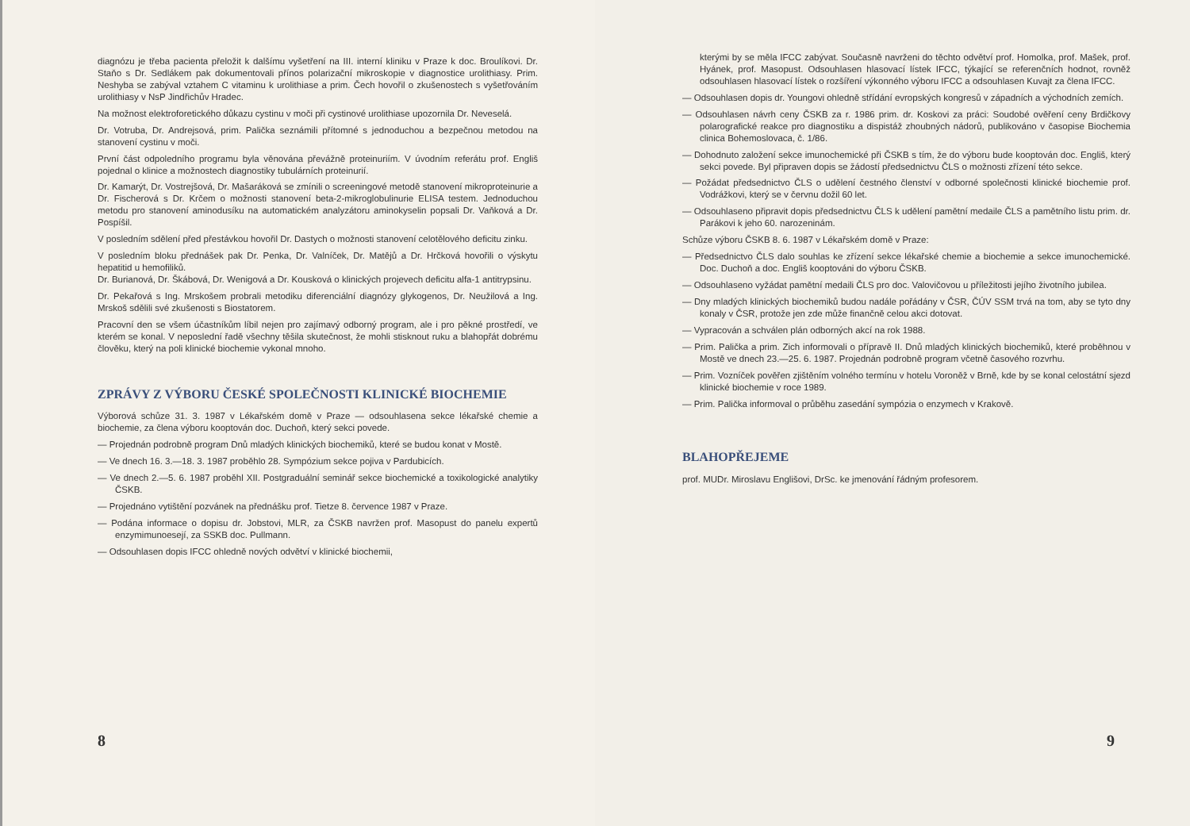diagnózu je třeba pacienta přeložit k dalšímu vyšetření na III. interní kliniku v Praze k doc. Broulíkovi. Dr. Staňo s Dr. Sedlákem pak dokumentovali přínos polarizační mikroskopie v diagnostice urolithiasy. Prim. Neshyba se zabýval vztahem C vitaminu k urolithiase a prim. Čech hovořil o zkušenostech s vyšetřováním urolithiasy v NsP Jindřichův Hradec.
Na možnost elektroforetického důkazu cystinu v moči při cystinové urolithiase upozornila Dr. Neveselá.
Dr. Votruba, Dr. Andrejsová, prim. Palička seznámili přítomné s jednoduchou a bezpečnou metodou na stanovení cystinu v moči.
První část odpoledního programu byla věnována převážně proteinuriím. V úvodním referátu prof. Engliš pojednal o klinice a možnostech diagnostiky tubulárních proteinurií.
Dr. Kamarýt, Dr. Vostrejšová, Dr. Mašaráková se zmínili o screeningové metodě stanovení mikroproteinurie a Dr. Fischerová s Dr. Krčem o možnosti stanovení beta-2-mikroglobulinurie ELISA testem. Jednoduchou metodu pro stanovení aminodusíku na automatickém analyzátoru aminokyselin popsali Dr. Vaňková a Dr. Pospíšil.
V posledním sdělení před přestávkou hovořil Dr. Dastych o možnosti stanovení celotělového deficitu zinku.
V posledním bloku přednášek pak Dr. Penka, Dr. Valníček, Dr. Matějů a Dr. Hrčková hovořili o výskytu hepatitid u hemofiliků.
Dr. Burianová, Dr. Škábová, Dr. Wenigová a Dr. Kousková o klinických projevech deficitu alfa-1 antitrypsinu.
Dr. Pekařová s Ing. Mrskošem probrali metodiku diferenciální diagnózy glykogenos, Dr. Neužilová a Ing. Mrskoš sdělili své zkušenosti s Biostatorem.
Pracovní den se všem účastníkům líbil nejen pro zajímavý odborný program, ale i pro pěkné prostředí, ve kterém se konal. V neposlední řadě všechny těšila skutečnost, že mohli stisknout ruku a blahopřát dobrému člověku, který na poli klinické biochemie vykonal mnoho.
ZPRÁVY Z VÝBORU ČESKÉ SPOLEČNOSTI KLINICKÉ BIOCHEMIE
Výborová schůze 31. 3. 1987 v Lékařském domě v Praze — odsouhlasena sekce lékařské chemie a biochemie, za člena výboru kooptován doc. Duchoň, který sekci povede.
— Projednán podrobně program Dnů mladých klinických biochemiků, které se budou konat v Mostě.
— Ve dnech 16. 3.—18. 3. 1987 proběhlo 28. Sympózium sekce pojiva v Pardubicích.
— Ve dnech 2.—5. 6. 1987 proběhl XII. Postgraduální seminář sekce biochemické a toxikologické analytiky ČSKB.
— Projednáno vytištění pozvánek na přednášku prof. Tietze 8. července 1987 v Praze.
— Podána informace o dopisu dr. Jobstovi, MLR, za ČSKB navržen prof. Masopust do panelu expertů enzymimunoesejí, za SSKB doc. Pullmann.
— Odsouhlasen dopis IFCC ohledně nových odvětví v klinické biochemii,
8
kterými by se měla IFCC zabývat. Současně navrženi do těchto odvětví prof. Homolka, prof. Mašek, prof. Hyánek, prof. Masopust. Odsouhlasen hlasovací lístek IFCC, týkající se referenčních hodnot, rovněž odsouhlasen hlasovací lístek o rozšíření výkonného výboru IFCC a odsouhlasen Kuvajt za člena IFCC.
— Odsouhlasen dopis dr. Youngovi ohledně střídání evropských kongresů v západních a východních zemích.
— Odsouhlasen návrh ceny ČSKB za r. 1986 prim. dr. Koskovi za práci: Soudobé ověření ceny Brdičkovy polarografické reakce pro diagnostiku a dispistáž zhoubných nádorů, publikováno v časopise Biochemia clinica Bohemoslovaca, č. 1/86.
— Dohodnuto založení sekce imunochemické při ČSKB s tím, že do výboru bude kooptován doc. Engliš, který sekci povede. Byl připraven dopis se žádostí předsednictvu ČLS o možnosti zřízení této sekce.
— Požádat předsednictvo ČLS o udělení čestného členství v odborné společnosti klinické biochemie prof. Vodrážkovi, který se v červnu dožil 60 let.
— Odsouhlaseno připravit dopis předsednictvu ČLS k udělení pamětní medaile ČLS a pamětního listu prim. dr. Parákovi k jeho 60. narozeninám.
Schůze výboru ČSKB 8. 6. 1987 v Lékařském domě v Praze:
— Předsednictvo ČLS dalo souhlas ke zřízení sekce lékařské chemie a biochemie a sekce imunochemické. Doc. Duchoň a doc. Engliš kooptováni do výboru ČSKB.
— Odsouhlaseno vyžádat pamětní medaili ČLS pro doc. Valovičovou u příležitosti jejího životního jubilea.
— Dny mladých klinických biochemiků budou nadále pořádány v ČSR, ČÚV SSM trvá na tom, aby se tyto dny konaly v ČSR, protože jen zde může finančně celou akci dotovat.
— Vypracován a schválen plán odborných akcí na rok 1988.
— Prim. Palička a prim. Zich informovali o přípravě II. Dnů mladých klinických biochemiků, které proběhnou v Mostě ve dnech 23.—25. 6. 1987. Projednán podrobně program včetně časového rozvrhu.
— Prim. Vozníček pověřen zjištěním volného termínu v hotelu Voroněž v Brně, kde by se konal celostátní sjezd klinické biochemie v roce 1989.
— Prim. Palička informoval o průběhu zasedání sympózia o enzymech v Krakově.
BLAHOPŘEJEME
prof. MUDr. Miroslavu Englišovi, DrSc. ke jmenování řádným profesorem.
9